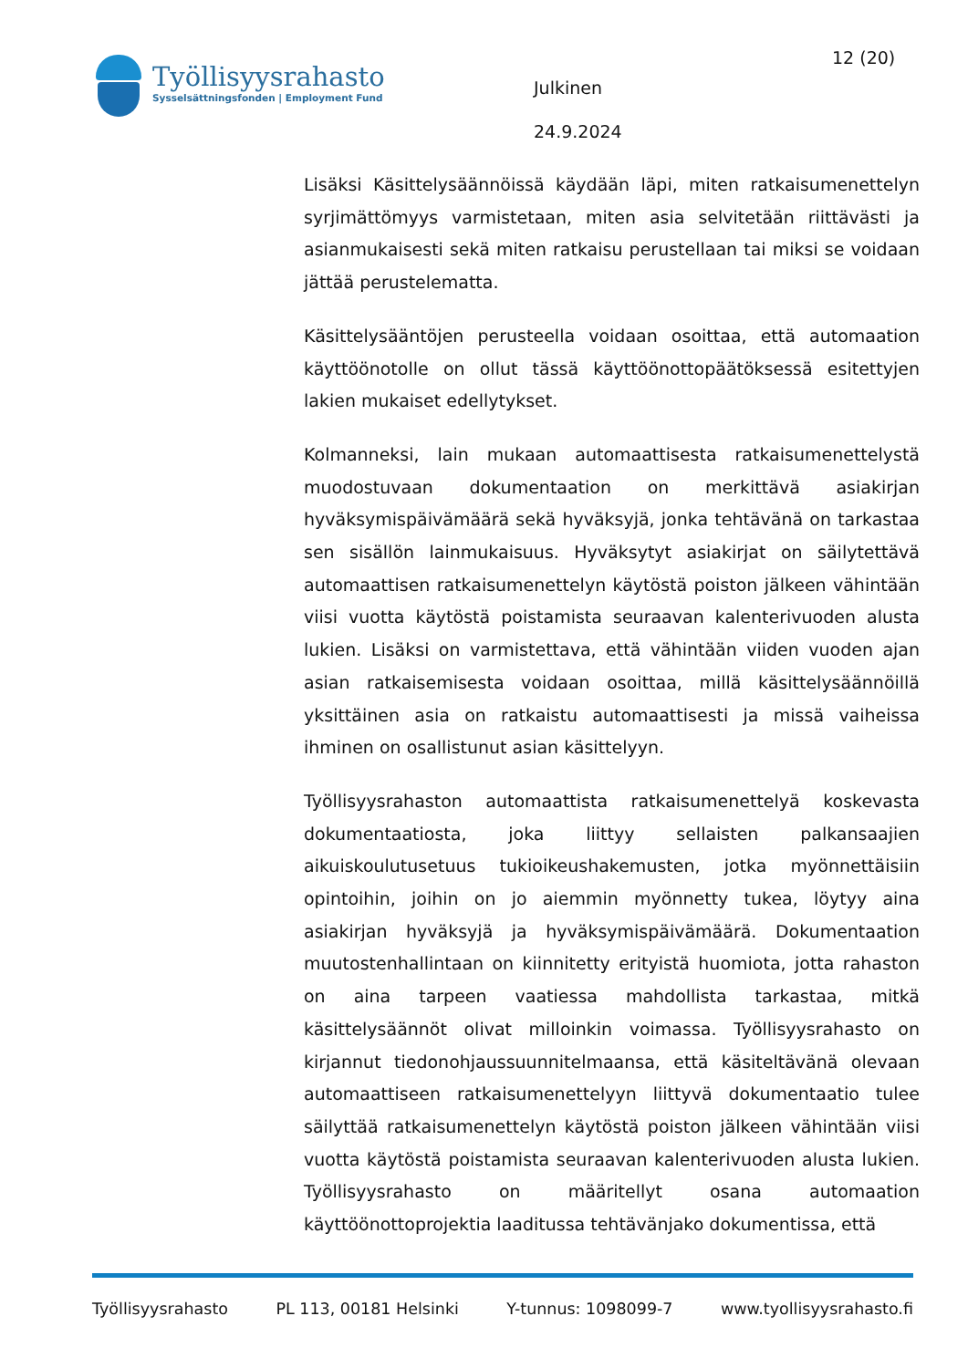Työllisyysrahasto
Sysselsättningsfonden | Employment Fund
Julkinen
24.9.2024
12 (20)
Lisäksi Käsittelysäännöissä käydään läpi, miten ratkaisumenettelyn syrjimättömyys varmistetaan, miten asia selvitetään riittävästi ja asianmukaisesti sekä miten ratkaisu perustellaan tai miksi se voidaan jättää perustelematta.
Käsittelysääntöjen perusteella voidaan osoittaa, että automaation käyttöönotolle on ollut tässä käyttöönottopäätöksessä esitettyjen lakien mukaiset edellytykset.
Kolmanneksi, lain mukaan automaattisesta ratkaisumenettelystä muodostuvaan dokumentaation on merkittävä asiakirjan hyväksymispäivämäärä sekä hyväksyjä, jonka tehtävänä on tarkastaa sen sisällön lainmukaisuus. Hyväksytyt asiakirjat on säilytettävä automaattisen ratkaisumenettelyn käytöstä poiston jälkeen vähintään viisi vuotta käytöstä poistamista seuraavan kalenterivuoden alusta lukien. Lisäksi on varmistettava, että vähintään viiden vuoden ajan asian ratkaisemisesta voidaan osoittaa, millä käsittelysäännöillä yksittäinen asia on ratkaistu automaattisesti ja missä vaiheissa ihminen on osallistunut asian käsittelyyn.
Työllisyysrahaston automaattista ratkaisumenettelyä koskevasta dokumentaatiosta, joka liittyy sellaisten palkansaajien aikuiskoulutusetuus tukioikeushakemusten, jotka myönnettäisiin opintoihin, joihin on jo aiemmin myönnetty tukea, löytyy aina asiakirjan hyväksyjä ja hyväksymispäivämäärä. Dokumentaation muutostenhallintaan on kiinnitetty erityistä huomiota, jotta rahaston on aina tarpeen vaatiessa mahdollista tarkastaa, mitkä käsittelysäännöt olivat milloinkin voimassa. Työllisyysrahasto on kirjannut tiedonohjaussuunnitelmaansa, että käsiteltävänä olevaan automaattiseen ratkaisumenettelyyn liittyvä dokumentaatio tulee säilyttää ratkaisumenettelyn käytöstä poiston jälkeen vähintään viisi vuotta käytöstä poistamista seuraavan kalenterivuoden alusta lukien. Työllisyysrahasto on määritellyt osana automaation käyttöönottoprojektia laaditussa tehtävänjako dokumentissa, että
Työllisyysrahasto PL 113, 00181 Helsinki Y-tunnus: 1098099-7 www.tyollisyysrahasto.fi